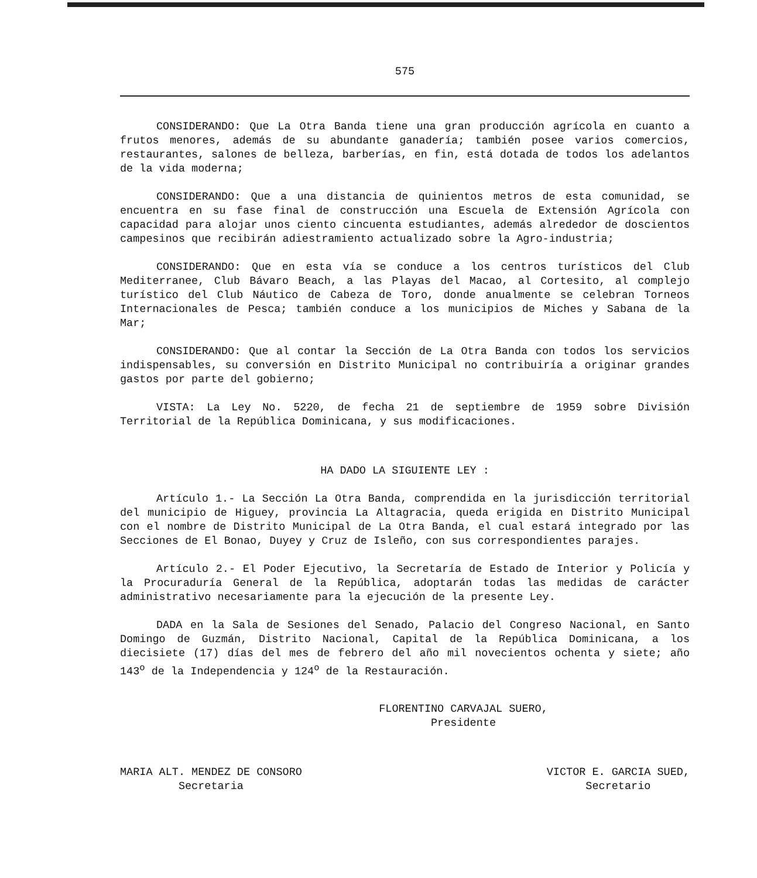575
CONSIDERANDO: Que La Otra Banda tiene una gran producción agrícola en cuanto a frutos menores, además de su abundante ganadería; también posee varios comercios, restaurantes, salones de belleza, barberías, en fin, está dotada de todos los adelantos de la vida moderna;
CONSIDERANDO: Que a una distancia de quinientos metros de esta comunidad, se encuentra en su fase final de construcción una Escuela de Extensión Agrícola con capacidad para alojar unos ciento cincuenta estudiantes, además alrededor de doscientos campesinos que recibirán adiestramiento actualizado sobre la Agro-industria;
CONSIDERANDO: Que en esta vía se conduce a los centros turísticos del Club Mediterranee, Club Bávaro Beach, a las Playas del Macao, al Cortesito, al complejo turístico del Club Náutico de Cabeza de Toro, donde anualmente se celebran Torneos Internacionales de Pesca; también conduce a los municipios de Miches y Sabana de la Mar;
CONSIDERANDO: Que al contar la Sección de La Otra Banda con todos los servicios indispensables, su conversión en Distrito Municipal no contribuiría a originar grandes gastos por parte del gobierno;
VISTA: La Ley No. 5220, de fecha 21 de septiembre de 1959 sobre División Territorial de la República Dominicana, y sus modificaciones.
HA DADO LA SIGUIENTE LEY :
Artículo 1.- La Sección La Otra Banda, comprendida en la jurisdicción territorial del municipio de Higuey, provincia La Altagracia, queda erigida en Distrito Municipal con el nombre de Distrito Municipal de La Otra Banda, el cual estará integrado por las Secciones de El Bonao, Duyey y Cruz de Isleño, con sus correspondientes parajes.
Artículo 2.- El Poder Ejecutivo, la Secretaría de Estado de Interior y Policía y la Procuraduría General de la República, adoptarán todas las medidas de carácter administrativo necesariamente para la ejecución de la presente Ley.
DADA en la Sala de Sesiones del Senado, Palacio del Congreso Nacional, en Santo Domingo de Guzmán, Distrito Nacional, Capital de la República Dominicana, a los diecisiete (17) días del mes de febrero del año mil novecientos ochenta y siete; año 143<sup>o</sup> de la Independencia y 124<sup>o</sup> de la Restauración.
FLORENTINO CARVAJAL SUERO,
Presidente
MARIA ALT. MENDEZ DE CONSORO
Secretaria
VICTOR E. GARCIA SUED,
Secretario